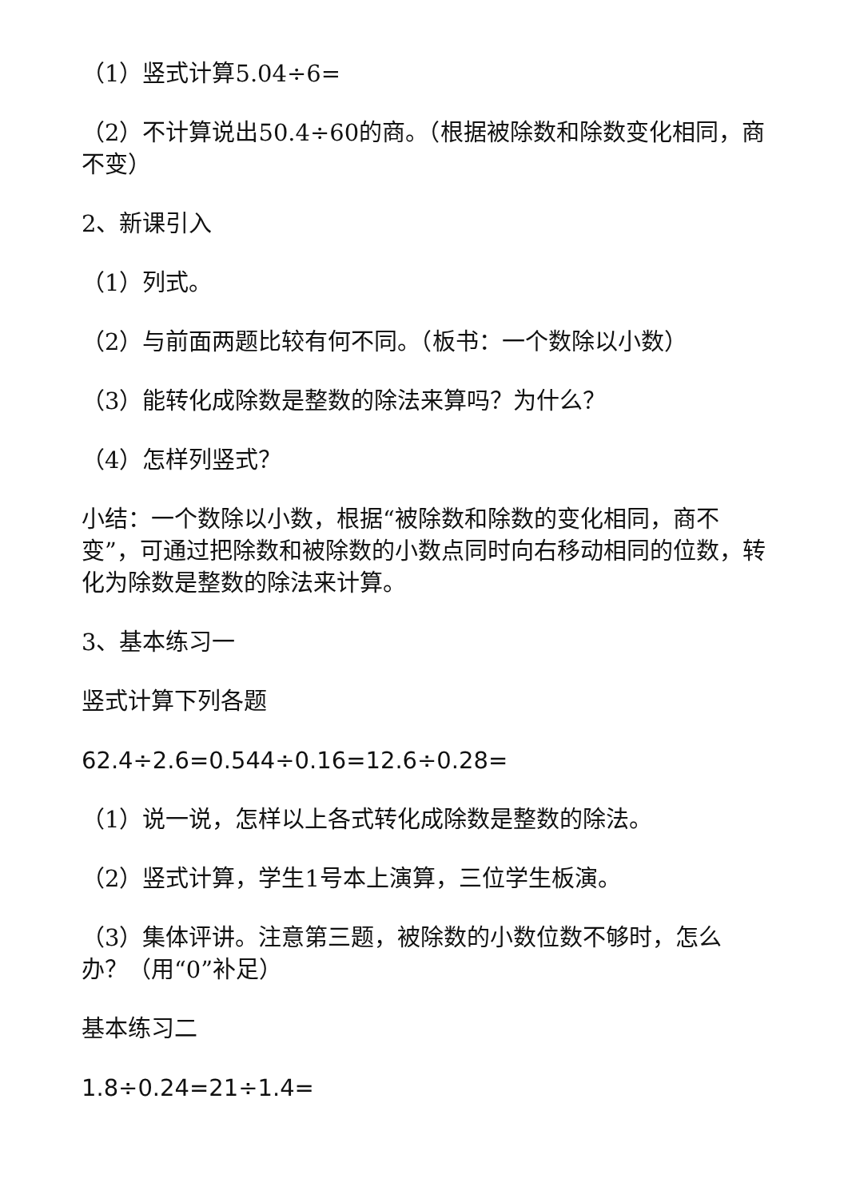（1）竖式计算5.04÷6=
（2）不计算说出50.4÷60的商。（根据被除数和除数变化相同，商不变）
2、新课引入
（1）列式。
（2）与前面两题比较有何不同。（板书：一个数除以小数）
（3）能转化成除数是整数的除法来算吗？为什么？
（4）怎样列竖式？
小结：一个数除以小数，根据“被除数和除数的变化相同，商不变”，可通过把除数和被除数的小数点同时向右移动相同的位数，转化为除数是整数的除法来计算。
3、基本练习一
竖式计算下列各题
62.4÷2.6=0.544÷0.16=12.6÷0.28=
（1）说一说，怎样以上各式转化成除数是整数的除法。
（2）竖式计算，学生1号本上演算，三位学生板演。
（3）集体评讲。注意第三题，被除数的小数位数不够时，怎么办？（用“0”补足）
基本练习二
1.8÷0.24=21÷1.4=